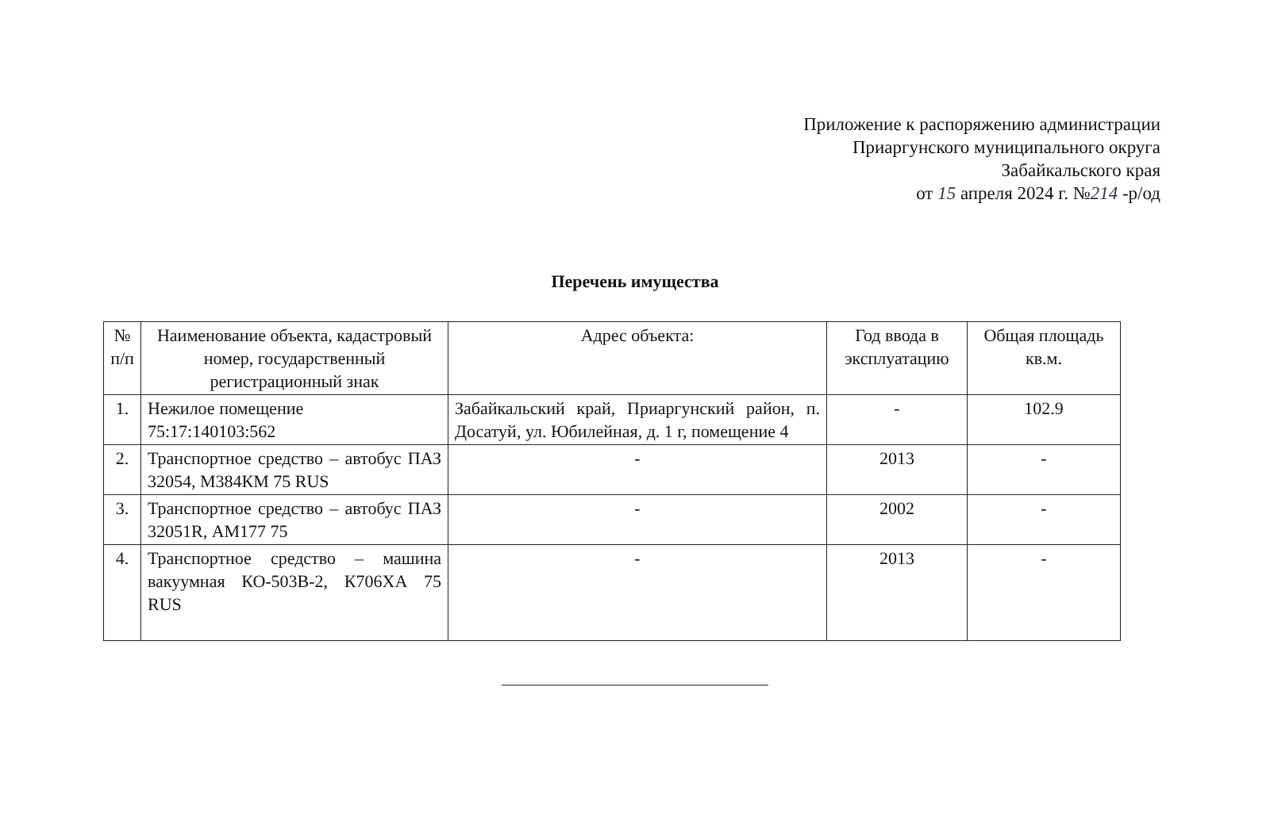Приложение к распоряжению администрации
Приаргунского муниципального округа
Забайкальского края
от 15 апреля 2024 г. №214 -р/од
Перечень имущества
| № п/п | Наименование объекта, кадастровый номер, государственный регистрационный знак | Адрес объекта: | Год ввода в эксплуатацию | Общая площадь кв.м. |
| --- | --- | --- | --- | --- |
| 1. | Нежилое помещение 75:17:140103:562 | Забайкальский край, Приаргунский район, п. Досатуй, ул. Юбилейная, д. 1 г, помещение 4 | - | 102.9 |
| 2. | Транспортное средство – автобус ПАЗ 32054, М384КМ 75 RUS | - | 2013 | - |
| 3. | Транспортное средство – автобус ПАЗ 32051R, АМ177 75 | - | 2002 | - |
| 4. | Транспортное средство – машина вакуумная КО-503В-2, К706ХА 75 RUS | - | 2013 | - |